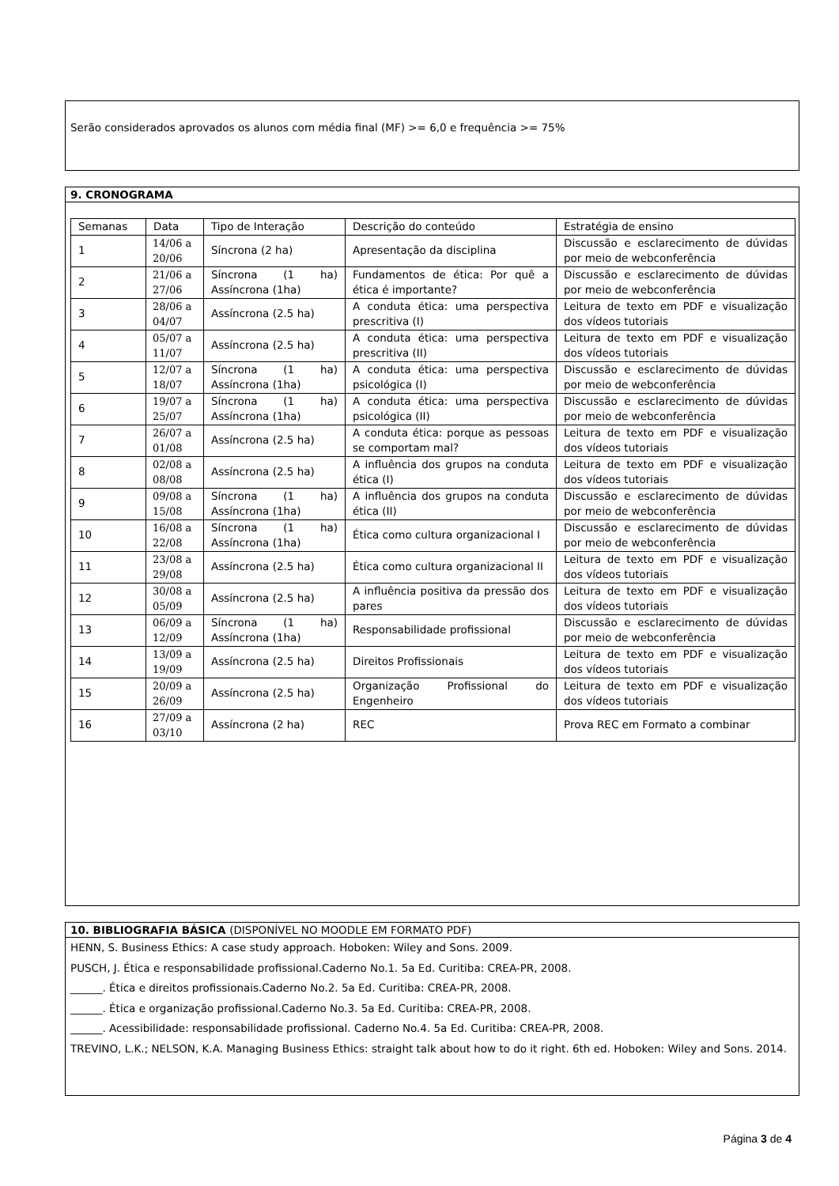Serão considerados aprovados os alunos com média final (MF) >= 6,0 e frequência >= 75%
9. CRONOGRAMA
| Semanas | Data | Tipo de Interação | Descrição do conteúdo | Estratégia de ensino |
| 1 | 14/06 a 20/06 | Síncrona (2 ha) | Apresentação da disciplina | Discussão e esclarecimento de dúvidas por meio de webconferência |
| 2 | 21/06 a 27/06 | Síncrona (1 ha) Assíncrona (1ha) | Fundamentos de ética: Por quê a ética é importante? | Discussão e esclarecimento de dúvidas por meio de webconferência |
| 3 | 28/06 a 04/07 | Assíncrona (2.5 ha) | A conduta ética: uma perspectiva prescritiva (I) | Leitura de texto em PDF e visualização dos vídeos tutoriais |
| 4 | 05/07 a 11/07 | Assíncrona (2.5 ha) | A conduta ética: uma perspectiva prescritiva (II) | Leitura de texto em PDF e visualização dos vídeos tutoriais |
| 5 | 12/07 a 18/07 | Síncrona (1 ha) Assíncrona (1ha) | A conduta ética: uma perspectiva psicológica (I) | Discussão e esclarecimento de dúvidas por meio de webconferência |
| 6 | 19/07 a 25/07 | Síncrona (1 ha) Assíncrona (1ha) | A conduta ética: uma perspectiva psicológica (II) | Discussão e esclarecimento de dúvidas por meio de webconferência |
| 7 | 26/07 a 01/08 | Assíncrona (2.5 ha) | A conduta ética: porque as pessoas se comportam mal? | Leitura de texto em PDF e visualização dos vídeos tutoriais |
| 8 | 02/08 a 08/08 | Assíncrona (2.5 ha) | A influência dos grupos na conduta ética (I) | Leitura de texto em PDF e visualização dos vídeos tutoriais |
| 9 | 09/08 a 15/08 | Síncrona (1 ha) Assíncrona (1ha) | A influência dos grupos na conduta ética (II) | Discussão e esclarecimento de dúvidas por meio de webconferência |
| 10 | 16/08 a 22/08 | Síncrona (1 ha) Assíncrona (1ha) | Ética como cultura organizacional I | Discussão e esclarecimento de dúvidas por meio de webconferência |
| 11 | 23/08 a 29/08 | Assíncrona (2.5 ha) | Ética como cultura organizacional II | Leitura de texto em PDF e visualização dos vídeos tutoriais |
| 12 | 30/08 a 05/09 | Assíncrona (2.5 ha) | A influência positiva da pressão dos pares | Leitura de texto em PDF e visualização dos vídeos tutoriais |
| 13 | 06/09 a 12/09 | Síncrona (1 ha) Assíncrona (1ha) | Responsabilidade profissional | Discussão e esclarecimento de dúvidas por meio de webconferência |
| 14 | 13/09 a 19/09 | Assíncrona (2.5 ha) | Direitos Profissionais | Leitura de texto em PDF e visualização dos vídeos tutoriais |
| 15 | 20/09 a 26/09 | Assíncrona (2.5 ha) | Organização Profissional do Engenheiro | Leitura de texto em PDF e visualização dos vídeos tutoriais |
| 16 | 27/09 a 03/10 | Assíncrona (2 ha) | REC | Prova REC em Formato a combinar |
10. BIBLIOGRAFIA BÁSICA (DISPONÍVEL NO MOODLE EM FORMATO PDF)
HENN, S. Business Ethics: A case study approach. Hoboken: Wiley and Sons. 2009.
PUSCH, J. Ética e responsabilidade profissional.Caderno No.1. 5a Ed. Curitiba: CREA-PR, 2008.
______. Ética e direitos profissionais.Caderno No.2. 5a Ed. Curitiba: CREA-PR, 2008.
______. Ética e organização profissional.Caderno No.3. 5a Ed. Curitiba: CREA-PR, 2008.
______. Acessibilidade: responsabilidade profissional. Caderno No.4. 5a Ed. Curitiba: CREA-PR, 2008.
TREVINO, L.K.; NELSON, K.A. Managing Business Ethics: straight talk about how to do it right. 6th ed. Hoboken: Wiley and Sons. 2014.
Página 3 de 4